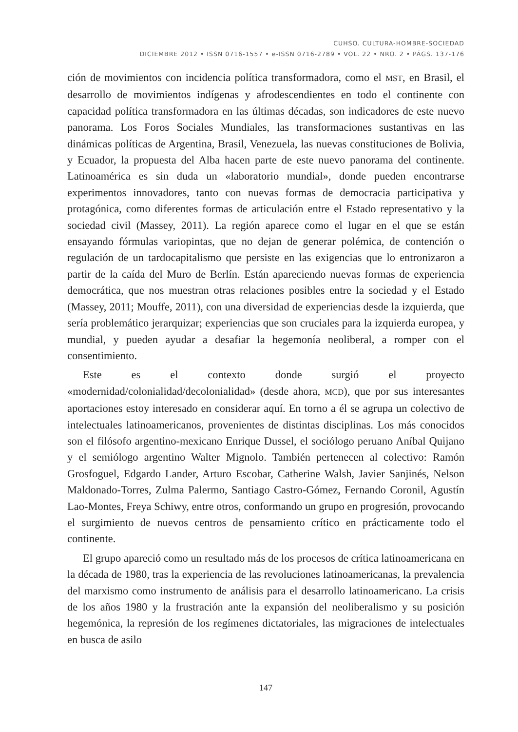CUHSO. CULTURA-HOMBRE-SOCIEDAD
DICIEMBRE 2012 • ISSN 0716-1557 • e-ISSN 0716-2789 • VOL. 22 • NRO. 2 • PÁGS. 137-176
ción de movimientos con incidencia política transformadora, como el MST, en Brasil, el desarrollo de movimientos indígenas y afrodescendientes en todo el continente con capacidad política transformadora en las últimas décadas, son indicadores de este nuevo panorama. Los Foros Sociales Mundiales, las transformaciones sustantivas en las dinámicas políticas de Argentina, Brasil, Venezuela, las nuevas constituciones de Bolivia, y Ecuador, la propuesta del Alba hacen parte de este nuevo panorama del continente. Latinoamérica es sin duda un «laboratorio mundial», donde pueden encontrarse experimentos innovadores, tanto con nuevas formas de democracia participativa y protagónica, como diferentes formas de articulación entre el Estado representativo y la sociedad civil (Massey, 2011). La región aparece como el lugar en el que se están ensayando fórmulas variopintas, que no dejan de generar polémica, de contención o regulación de un tardocapitalismo que persiste en las exigencias que lo entronizaron a partir de la caída del Muro de Berlín. Están apareciendo nuevas formas de experiencia democrática, que nos muestran otras relaciones posibles entre la sociedad y el Estado (Massey, 2011; Mouffe, 2011), con una diversidad de experiencias desde la izquierda, que sería problemático jerarquizar; experiencias que son cruciales para la izquierda europea, y mundial, y pueden ayudar a desafiar la hegemonía neoliberal, a romper con el consentimiento.
Este es el contexto donde surgió el proyecto «modernidad/colonialidad/decolonialidad» (desde ahora, MCD), que por sus interesantes aportaciones estoy interesado en considerar aquí. En torno a él se agrupa un colectivo de intelectuales latinoamericanos, provenientes de distintas disciplinas. Los más conocidos son el filósofo argentino-mexicano Enrique Dussel, el sociólogo peruano Aníbal Quijano y el semiólogo argentino Walter Mignolo. También pertenecen al colectivo: Ramón Grosfoguel, Edgardo Lander, Arturo Escobar, Catherine Walsh, Javier Sanjinés, Nelson Maldonado-Torres, Zulma Palermo, Santiago Castro-Gómez, Fernando Coronil, Agustín Lao-Montes, Freya Schiwy, entre otros, conformando un grupo en progresión, provocando el surgimiento de nuevos centros de pensamiento crítico en prácticamente todo el continente.
El grupo apareció como un resultado más de los procesos de crítica latinoamericana en la década de 1980, tras la experiencia de las revoluciones latinoamericanas, la prevalencia del marxismo como instrumento de análisis para el desarrollo latinoamericano. La crisis de los años 1980 y la frustración ante la expansión del neoliberalismo y su posición hegemónica, la represión de los regímenes dictatoriales, las migraciones de intelectuales en busca de asilo
147